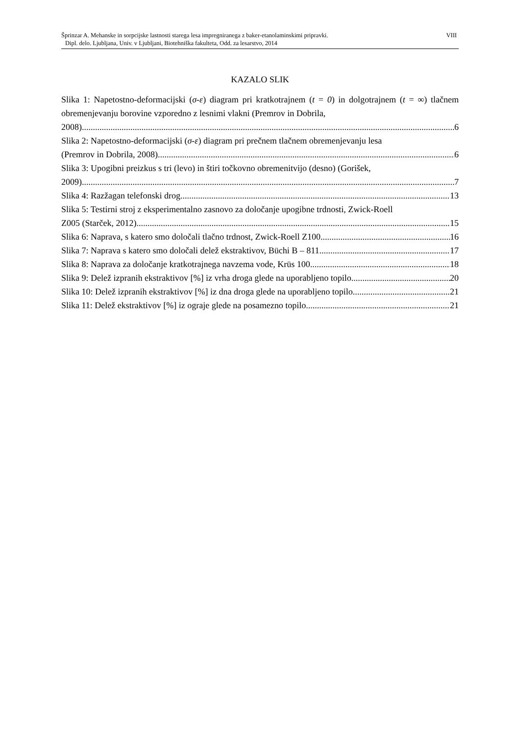VIII Šprinzar A. Mehanske in sorpcijske lastnosti starega lesa impregniranega z baker-etanolaminskimi pripravki.
Dipl. delo. Ljubljana, Univ. v Ljubljani, Biotehniška fakulteta, Odd. za lesarstvo, 2014
KAZALO SLIK
Slika 1: Napetostno-deformacijski (σ-ε) diagram pri kratkotrajnem (t = 0) in dolgotrajnem (t = ∞) tlačnem obremenjevanju borovine vzporedno z lesnimi vlakni (Premrov in Dobrila,
2008). 6
Slika 2: Napetostno-deformacijski (σ-ε) diagram pri prečnem tlačnem obremenjevanju lesa
(Premrov in Dobrila, 2008). 6
Slika 3: Upogibni preizkus s tri (levo) in štiri točkovno obremenitvijo (desno) (Gorišek,
2009). 7
Slika 4: Razžagan telefonski drog. 13
Slika 5: Testirni stroj z eksperimentalno zasnovo za določanje upogibne trdnosti, Zwick-Roell
Z005 (Starček, 2012). 15
Slika 6: Naprava, s katero smo določali tlačno trdnost, Zwick-Roell Z100. 16
Slika 7: Naprava s katero smo določali delež ekstraktivov, Büchi B – 811. 17
Slika 8: Naprava za določanje kratkotrajnega navzema vode, Krüs 100. 18
Slika 9: Delež izpranih ekstraktivov [%] iz vrha droga glede na uporabljeno topilo. 20
Slika 10: Delež izpranih ekstraktivov [%] iz dna droga glede na uporabljeno topilo. 21
Slika 11: Delež ekstraktivov [%] iz ograje glede na posamezno topilo. 21